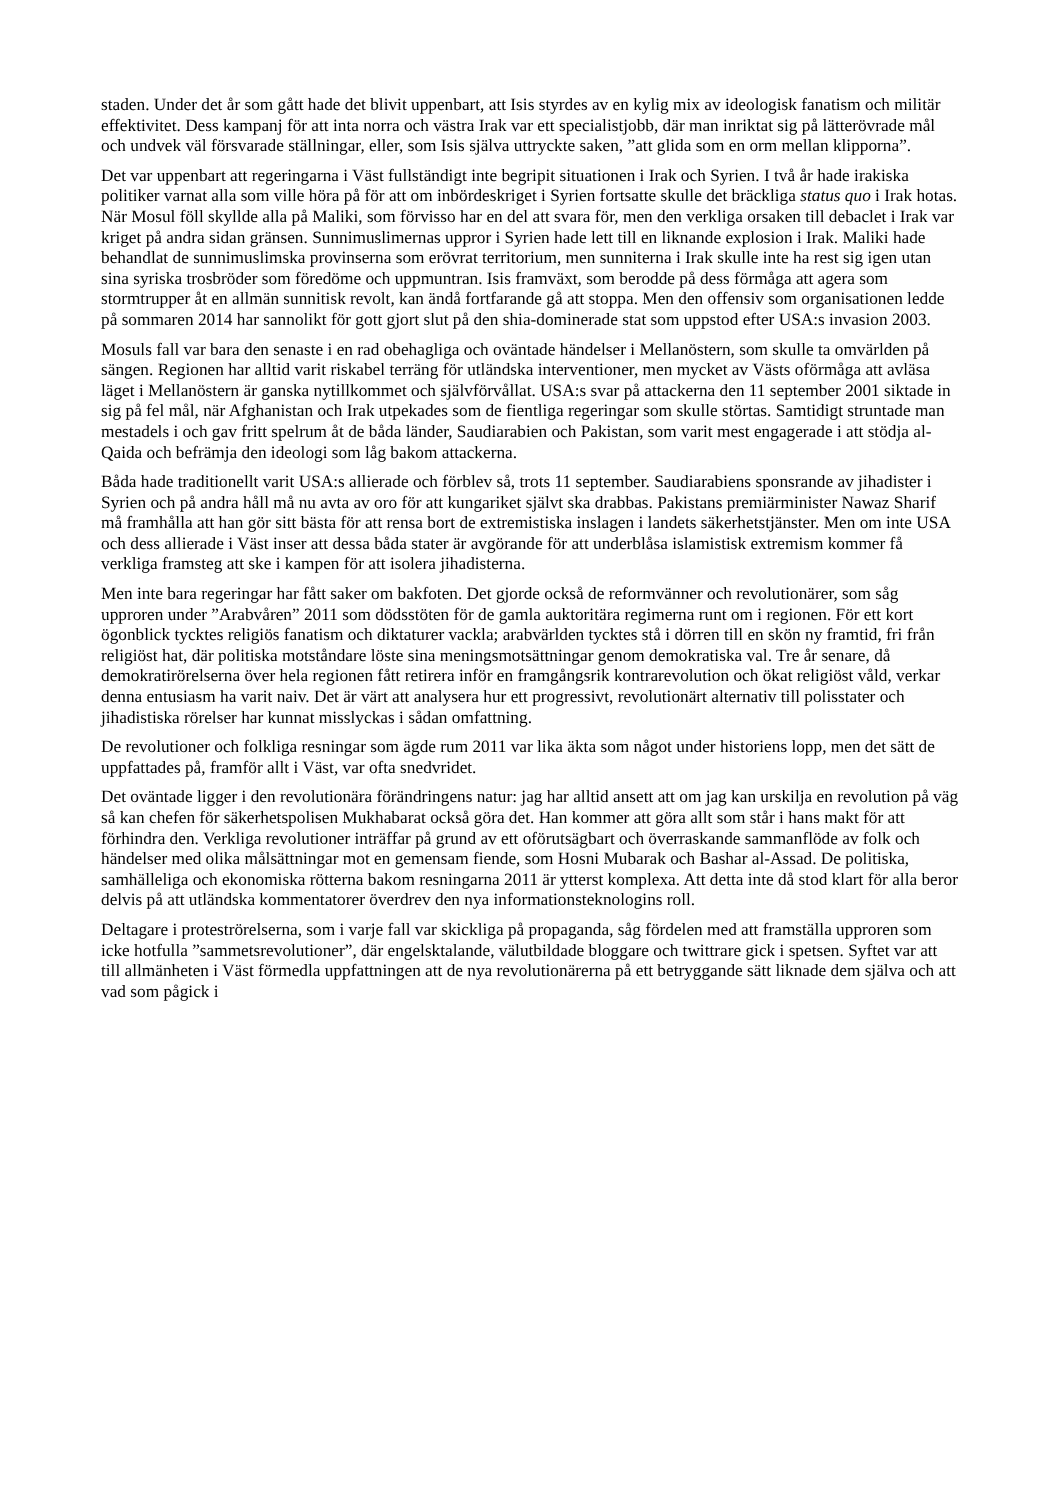staden. Under det år som gått hade det blivit uppenbart, att Isis styrdes av en kylig mix av ideologisk fanatism och militär effektivitet. Dess kampanj för att inta norra och västra Irak var ett specialistjobb, där man inriktat sig på lätterövrade mål och undvek väl försvarade ställningar, eller, som Isis själva uttryckte saken, ”att glida som en orm mellan klipporna”.
Det var uppenbart att regeringarna i Väst fullständigt inte begripit situationen i Irak och Syrien. I två år hade irakiska politiker varnat alla som ville höra på för att om inbördeskriget i Syrien fortsatte skulle det bräckliga status quo i Irak hotas. När Mosul föll skyllde alla på Maliki, som förvisso har en del att svara för, men den verkliga orsaken till debaclet i Irak var kriget på andra sidan gränsen. Sunnimuslimernas uppror i Syrien hade lett till en liknande explosion i Irak. Maliki hade behandlat de sunnimuslimska provinserna som erövrat territorium, men sunniterna i Irak skulle inte ha rest sig igen utan sina syriska trosbröder som föredöme och uppmuntran. Isis framväxt, som berodde på dess förmåga att agera som stormtrupper åt en allmän sunnitisk revolt, kan ändå fortfarande gå att stoppa. Men den offensiv som organisationen ledde på sommaren 2014 har sannolikt för gott gjort slut på den shia-dominerade stat som uppstod efter USA:s invasion 2003.
Mosuls fall var bara den senaste i en rad obehagliga och oväntade händelser i Mellanöstern, som skulle ta omvärlden på sängen. Regionen har alltid varit riskabel terräng för utländska interventioner, men mycket av Västs oförmåga att avläsa läget i Mellanöstern är ganska nytillkommet och självförvållat. USA:s svar på attackerna den 11 september 2001 siktade in sig på fel mål, när Afghanistan och Irak utpekades som de fientliga regeringar som skulle störtas. Samtidigt struntade man mestadels i och gav fritt spelrum åt de båda länder, Saudiarabien och Pakistan, som varit mest engagerade i att stödja al-Qaida och befrämja den ideologi som låg bakom attackerna.
Båda hade traditionellt varit USA:s allierade och förblev så, trots 11 september. Saudiarabiens sponsrande av jihadister i Syrien och på andra håll må nu avta av oro för att kungariket självt ska drabbas. Pakistans premiärminister Nawaz Sharif må framhålla att han gör sitt bästa för att rensa bort de extremistiska inslagen i landets säkerhetstjänster. Men om inte USA och dess allierade i Väst inser att dessa båda stater är avgörande för att underblåsa islamistisk extremism kommer få verkliga framsteg att ske i kampen för att isolera jihadisterna.
Men inte bara regeringar har fått saker om bakfoten. Det gjorde också de reformvänner och revolutionärer, som såg upproren under ”Arabvåren” 2011 som dödsstöten för de gamla auktoritära regimerna runt om i regionen. För ett kort ögonblick tycktes religiös fanatism och diktaturer vackla; arabvärlden tycktes stå i dörren till en skön ny framtid, fri från religiöst hat, där politiska motståndare löste sina meningsmotsättningar genom demokratiska val. Tre år senare, då demokratirörelserna över hela regionen fått retirera inför en framgångsrik kontrarevolution och ökat religiöst våld, verkar denna entusiasm ha varit naiv. Det är värt att analysera hur ett progressivt, revolutionärt alternativ till polisstater och jihadistiska rörelser har kunnat misslyckas i sådan omfattning.
De revolutioner och folkliga resningar som ägde rum 2011 var lika äkta som något under historiens lopp, men det sätt de uppfattades på, framför allt i Väst, var ofta snedvridet.
Det oväntade ligger i den revolutionära förändringens natur: jag har alltid ansett att om jag kan urskilja en revolution på väg så kan chefen för säkerhetspolisen Mukhabarat också göra det. Han kommer att göra allt som står i hans makt för att förhindra den. Verkliga revolutioner inträffar på grund av ett oförutsägbart och överraskande sammanflöde av folk och händelser med olika målsättningar mot en gemensam fiende, som Hosni Mubarak och Bashar al-Assad. De politiska, samhälleliga och ekonomiska rötterna bakom resningarna 2011 är ytterst komplexa. Att detta inte då stod klart för alla beror delvis på att utländska kommentatorer överdrev den nya informationsteknologins roll.
Deltagare i proteströrelserna, som i varje fall var skickliga på propaganda, såg fördelen med att framställa upproren som icke hotfulla ”sammetsrevolutioner”, där engelsktalande, välutbildade bloggare och twittrare gick i spetsen. Syftet var att till allmänheten i Väst förmedla uppfattningen att de nya revolutionärerna på ett betryggande sätt liknade dem själva och att vad som pågick i